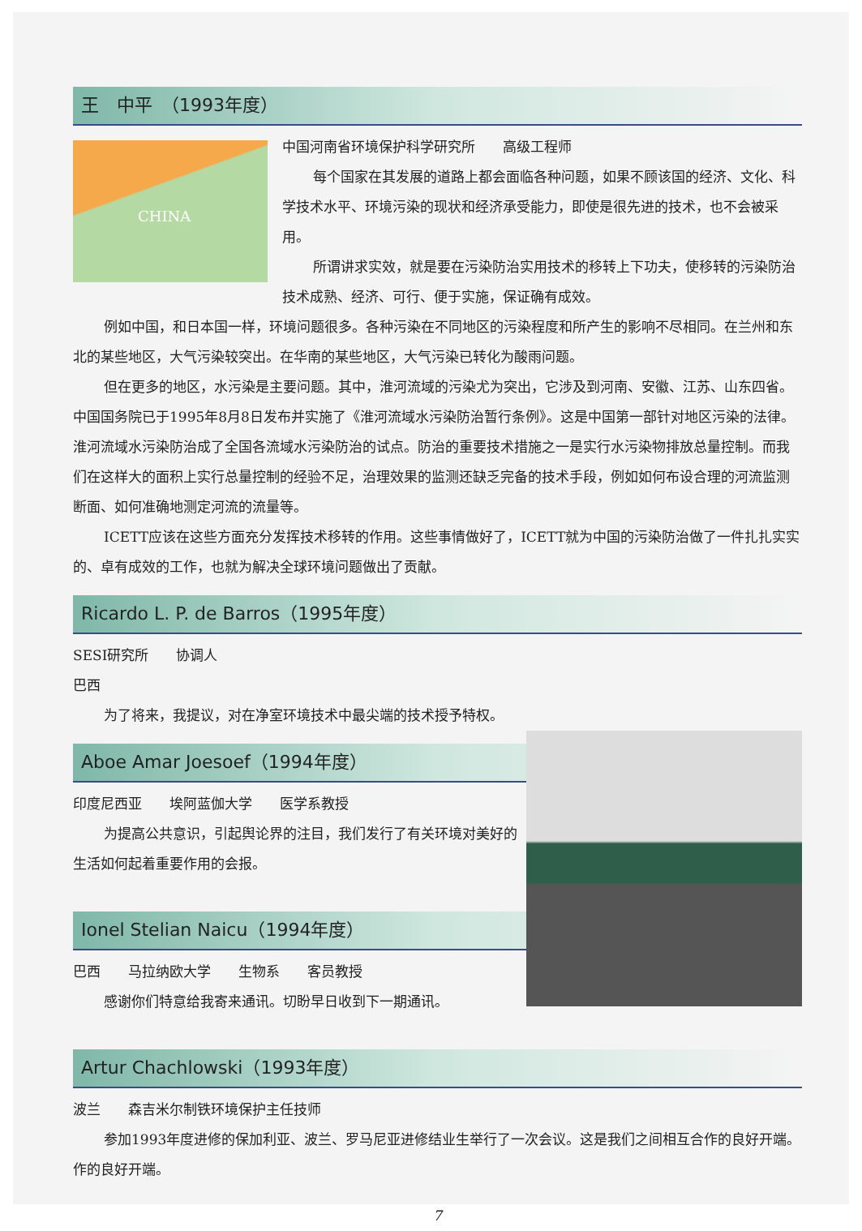王　中平　（1993年度）
CHINA
中国河南省环境保护科学研究所　　高级工程师
每个国家在其发展的道路上都会面临各种问题，如果不顾该国的经济、文化、科学技术水平、环境污染的现状和经济承受能力，即使是很先进的技术，也不会被采用。
所谓讲求实效，就是要在污染防治实用技术的移转上下功夫，使移转的污染防治技术成熟、经济、可行、便于实施，保证确有成效。
例如中国，和日本国一样，环境问题很多。各种污染在不同地区的污染程度和所产生的影响不尽相同。在兰州和东北的某些地区，大气污染较突出。在华南的某些地区，大气污染已转化为酸雨问题。
但在更多的地区，水污染是主要问题。其中，淮河流域的污染尤为突出，它涉及到河南、安徽、江苏、山东四省。中国国务院已于1995年8月8日发布并实施了《淮河流域水污染防治暂行条例》。这是中国第一部针对地区污染的法律。淮河流域水污染防治成了全国各流域水污染防治的试点。防治的重要技术措施之一是实行水污染物排放总量控制。而我们在这样大的面积上实行总量控制的经验不足，治理效果的监测还缺乏完备的技术手段，例如如何布设合理的河流监测断面、如何准确地测定河流的流量等。
ICETT应该在这些方面充分发挥技术移转的作用。这些事情做好了，ICETT就为中国的污染防治做了一件扎扎实实的、卓有成效的工作，也就为解决全球环境问题做出了贡献。
Ricardo L. P. de Barros（1995年度）
SESI研究所　　协调人
巴西
为了将来，我提议，对在净室环境技术中最尖端的技术授予特权。
Aboe Amar Joesoef（1994年度）
印度尼西亚　　埃阿蓝伽大学　　医学系教授
为提高公共意识，引起舆论界的注目，我们发行了有关环境对美好的生活如何起着重要作用的会报。
Ionel Stelian Naicu（1994年度）
巴西　　马拉纳欧大学　　生物系　　客员教授
感谢你们特意给我寄来通讯。切盼早日收到下一期通讯。
Artur Chachlowski（1993年度）
波兰　　森吉米尔制铁环境保护主任技师
参加1993年度进修的保加利亚、波兰、罗马尼亚进修结业生举行了一次会议。这是我们之间相互合作的良好开端。作的良好开端。
7